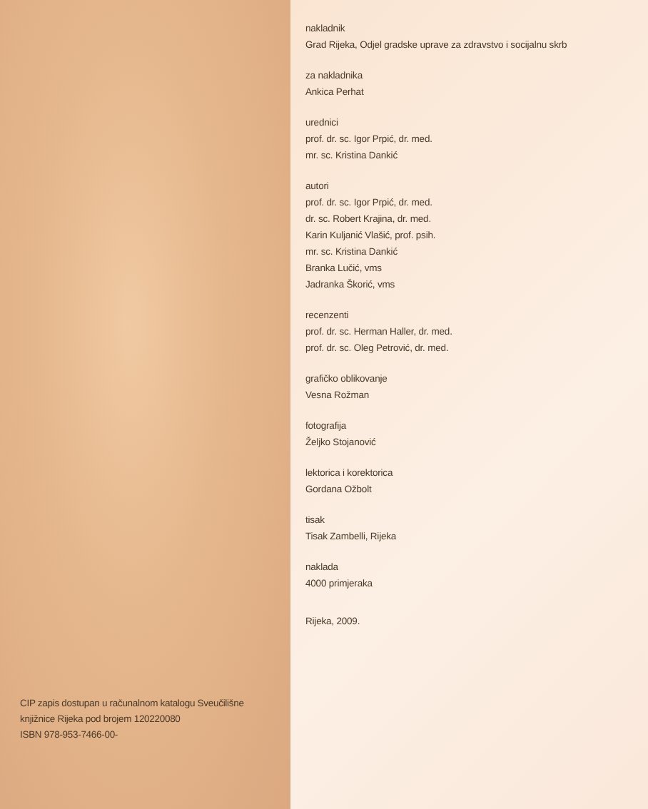CIP zapis dostupan u računalnom katalogu Sveučilišne knjižnice Rijeka pod brojem 120220080
ISBN 978-953-7466-00-
nakladnik
Grad Rijeka, Odjel gradske uprave za zdravstvo i socijalnu skrb
za nakladnika
Ankica Perhat
urednici
prof. dr. sc. Igor Prpić, dr. med.
mr. sc. Kristina Dankić
autori
prof. dr. sc. Igor Prpić, dr. med.
dr. sc. Robert Krajina, dr. med.
Karin Kuljanić Vlašić, prof. psih.
mr. sc. Kristina Dankić
Branka Lučić, vms
Jadranka Škorić, vms
recenzenti
prof. dr. sc. Herman Haller, dr. med.
prof. dr. sc. Oleg Petrović, dr. med.
grafičko oblikovanje
Vesna Rožman
fotografija
Željko Stojanović
lektorica i korektorica
Gordana Ožbolt
tisak
Tisak Zambelli, Rijeka
naklada
4000 primjeraka
Rijeka, 2009.